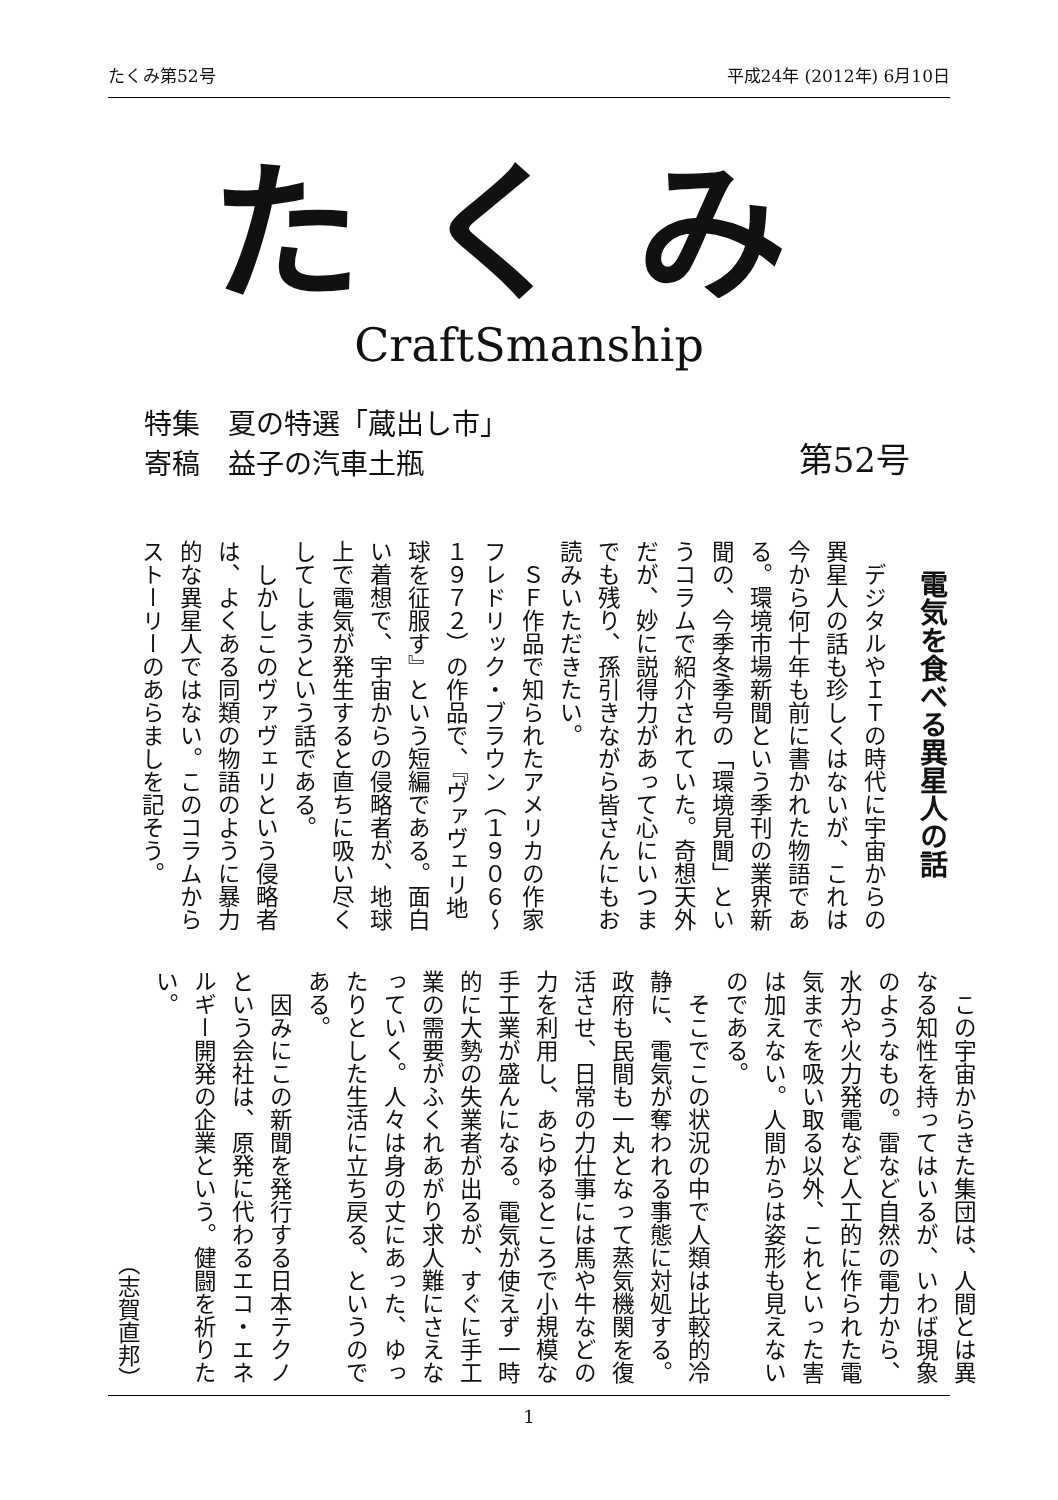たくみ第52号 平成24年 (2012年) 6月10日
たくみ
CraftSmanship
特集　夏の特選「蔵出し市」
寄稿　益子の汽車土瓶
第52号
電気を食べる異星人の話
デジタルやＩＴの時代に宇宙からの異星人の話も珍しくはないが、これは今から何十年も前に書かれた物語である。環境市場新聞という季刊の業界新聞の、今季冬季号の「環境見聞」というコラムで紹介されていた。奇想天外だが、妙に説得力があって心にいつまでも残り、孫引きながら皆さんにもお読みいただきたい。
ＳＦ作品で知られたアメリカの作家フレドリック・ブラウン（１９０６～１９７２）の作品で、『ヴァヴェリ地球を征服す』という短編である。面白い着想で、宇宙からの侵略者が、地球上で電気が発生すると直ちに吸い尽くしてしまうという話である。
しかしこのヴァヴェリという侵略者は、よくある同類の物語のように暴力的な異星人ではない。このコラムからストーリーのあらましを記そう。
この宇宙からきた集団は、人間とは異なる知性を持ってはいるが、いわば現象のようなもの。雷など自然の電力から、水力や火力発電など人工的に作られた電気までを吸い取る以外、これといった害は加えない。人間からは姿形も見えないのである。
そこでこの状況の中で人類は比較的冷静に、電気が奪われる事態に対処する。政府も民間も一丸となって蒸気機関を復活させ、日常の力仕事には馬や牛などの力を利用し、あらゆるところで小規模な手工業が盛んになる。電気が使えず一時的に大勢の失業者が出るが、すぐに手工業の需要がふくれあがり求人難にさえなっていく。人々は身の丈にあった、ゆったりとした生活に立ち戻る、というのである。
因みにこの新聞を発行する日本テクノという会社は、原発に代わるエコ・エネルギー開発の企業という。健闘を祈りたい。
（志賀直邦）
1